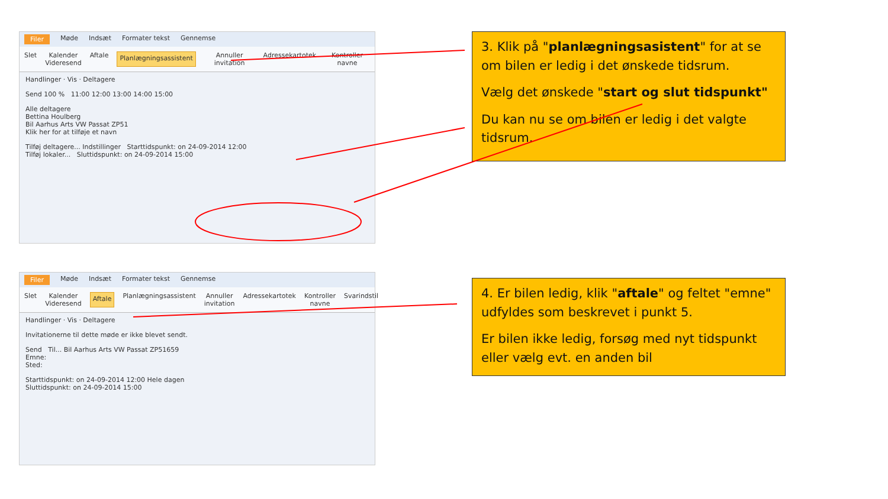Filer Møde Indsæt Formater tekst Gennemse
Slet Kalender
Videresend
Aftale
Planlægningsassistent
Annuller invitation Adressekartotek Kontroller navne
Handlinger · Vis · Deltagere
Send 100 % 11:00 12:00 13:00 14:00 15:00
Alle deltagere
Bettina Houlberg
Bil Aarhus Arts VW Passat ZP51
Klik her for at tilføje et navn
Tilføj deltagere... Indstillinger Starttidspunkt: on 24-09-2014 12:00
Tilføj lokaler... Sluttidspunkt: on 24-09-2014 15:00
3. Klik på "planlægningsasistent" for at se om bilen er ledig i det ønskede tidsrum.
Vælg det ønskede "start og slut tidspunkt"
Du kan nu se om bilen er ledig i det valgte tidsrum.
Filer Møde Indsæt Formater tekst Gennemse
Slet Kalender
Videresend
Aftale
Planlægningsassistent Annuller invitation Adressekartotek Kontroller navne Svarindstil
Handlinger · Vis · Deltagere
Invitationerne til dette møde er ikke blevet sendt.
Send Til... Bil Aarhus Arts VW Passat ZP51659
Emne:
Sted:
Starttidspunkt: on 24-09-2014 12:00 Hele dagen
Sluttidspunkt: on 24-09-2014 15:00
4. Er bilen ledig, klik "aftale" og feltet "emne" udfyldes som beskrevet i punkt 5.
Er bilen ikke ledig, forsøg med nyt tidspunkt eller vælg evt. en anden bil